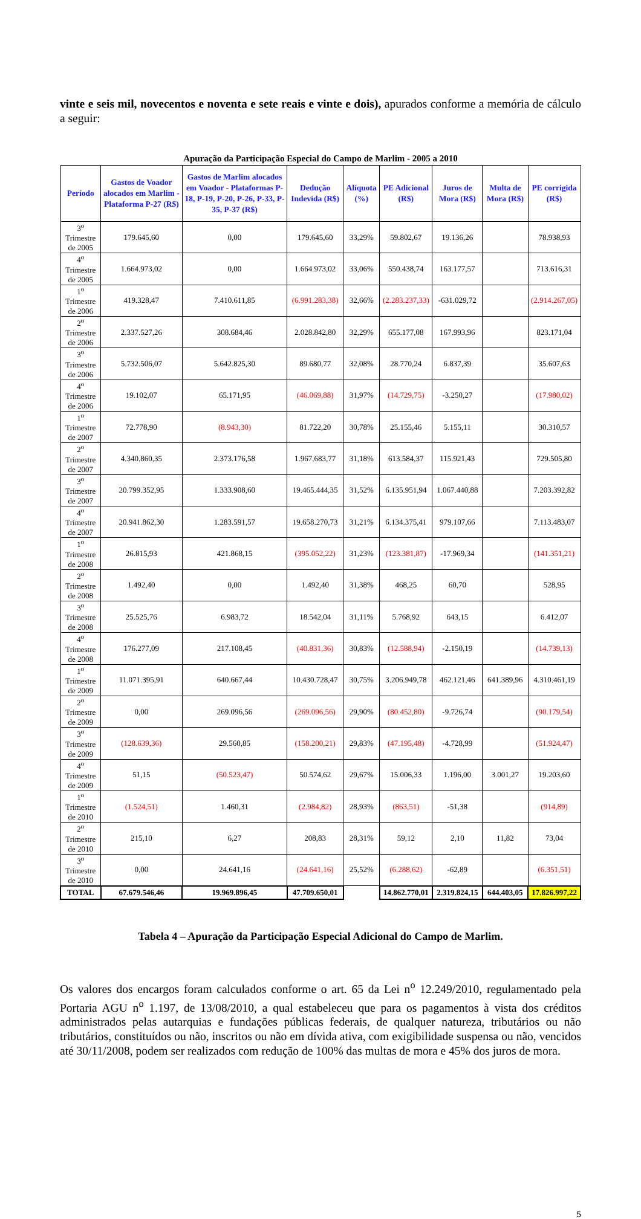vinte e seis mil, novecentos e noventa e sete reais e vinte e dois), apurados conforme a memória de cálculo a seguir:
Apuração da Participação Especial do Campo de Marlim - 2005 a 2010
| Período | Gastos de Voador alocados em Marlim - Plataforma P-27 (R$) | Gastos de Marlim alocados em Voador - Plataformas P-18, P-19, P-20, P-26, P-33, P-35, P-37 (R$) | Dedução Indevida (R$) | Alíquota (%) | PE Adicional (R$) | Juros de Mora (R$) | Multa de Mora (R$) | PE corrigida (R$) |
| --- | --- | --- | --- | --- | --- | --- | --- | --- |
| 3<sup>o</sup> Trimestre de 2005 | 179.645,60 | 0,00 | 179.645,60 | 33,29% | 59.802,67 | 19.136,26 | | 78.938,93 |
| 4<sup>o</sup> Trimestre de 2005 | 1.664.973,02 | 0,00 | 1.664.973,02 | 33,06% | 550.438,74 | 163.177,57 | | 713.616,31 |
| 1<sup>o</sup> Trimestre de 2006 | 419.328,47 | 7.410.611,85 | (6.991.283,38) | 32,66% | (2.283.237,33) | -631.029,72 | | (2.914.267,05) |
| 2<sup>o</sup> Trimestre de 2006 | 2.337.527,26 | 308.684,46 | 2.028.842,80 | 32,29% | 655.177,08 | 167.993,96 | | 823.171,04 |
| 3<sup>o</sup> Trimestre de 2006 | 5.732.506,07 | 5.642.825,30 | 89.680,77 | 32,08% | 28.770,24 | 6.837,39 | | 35.607,63 |
| 4<sup>o</sup> Trimestre de 2006 | 19.102,07 | 65.171,95 | (46.069,88) | 31,97% | (14.729,75) | -3.250,27 | | (17.980,02) |
| 1<sup>o</sup> Trimestre de 2007 | 72.778,90 | (8.943,30) | 81.722,20 | 30,78% | 25.155,46 | 5.155,11 | | 30.310,57 |
| 2<sup>o</sup> Trimestre de 2007 | 4.340.860,35 | 2.373.176,58 | 1.967.683,77 | 31,18% | 613.584,37 | 115.921,43 | | 729.505,80 |
| 3<sup>o</sup> Trimestre de 2007 | 20.799.352,95 | 1.333.908,60 | 19.465.444,35 | 31,52% | 6.135.951,94 | 1.067.440,88 | | 7.203.392,82 |
| 4<sup>o</sup> Trimestre de 2007 | 20.941.862,30 | 1.283.591,57 | 19.658.270,73 | 31,21% | 6.134.375,41 | 979.107,66 | | 7.113.483,07 |
| 1<sup>o</sup> Trimestre de 2008 | 26.815,93 | 421.868,15 | (395.052,22) | 31,23% | (123.381,87) | -17.969,34 | | (141.351,21) |
| 2<sup>o</sup> Trimestre de 2008 | 1.492,40 | 0,00 | 1.492,40 | 31,38% | 468,25 | 60,70 | | 528,95 |
| 3<sup>o</sup> Trimestre de 2008 | 25.525,76 | 6.983,72 | 18.542,04 | 31,11% | 5.768,92 | 643,15 | | 6.412,07 |
| 4<sup>o</sup> Trimestre de 2008 | 176.277,09 | 217.108,45 | (40.831,36) | 30,83% | (12.588,94) | -2.150,19 | | (14.739,13) |
| 1<sup>o</sup> Trimestre de 2009 | 11.071.395,91 | 640.667,44 | 10.430.728,47 | 30,75% | 3.206.949,78 | 462.121,46 | 641.389,96 | 4.310.461,19 |
| 2<sup>o</sup> Trimestre de 2009 | 0,00 | 269.096,56 | (269.096,56) | 29,90% | (80.452,80) | -9.726,74 | | (90.179,54) |
| 3<sup>o</sup> Trimestre de 2009 | (128.639,36) | 29.560,85 | (158.200,21) | 29,83% | (47.195,48) | -4.728,99 | | (51.924,47) |
| 4<sup>o</sup> Trimestre de 2009 | 51,15 | (50.523,47) | 50.574,62 | 29,67% | 15.006,33 | 1.196,00 | 3.001,27 | 19.203,60 |
| 1<sup>o</sup> Trimestre de 2010 | (1.524,51) | 1.460,31 | (2.984,82) | 28,93% | (863,51) | -51,38 | | (914,89) |
| 2<sup>o</sup> Trimestre de 2010 | 215,10 | 6,27 | 208,83 | 28,31% | 59,12 | 2,10 | 11,82 | 73,04 |
| 3<sup>o</sup> Trimestre de 2010 | 0,00 | 24.641,16 | (24.641,16) | 25,52% | (6.288,62) | -62,89 | | (6.351,51) |
| TOTAL | 67.679.546,46 | 19.969.896,45 | 47.709.650,01 | | 14.862.770,01 | 2.319.824,15 | 644.403,05 | 17.826.997,22 |
Tabela 4 – Apuração da Participação Especial Adicional do Campo de Marlim.
Os valores dos encargos foram calculados conforme o art. 65 da Lei n<sup>o</sup> 12.249/2010, regulamentado pela Portaria AGU n<sup>o</sup> 1.197, de 13/08/2010, a qual estabeleceu que para os pagamentos à vista dos créditos administrados pelas autarquias e fundações públicas federais, de qualquer natureza, tributários ou não tributários, constituídos ou não, inscritos ou não em dívida ativa, com exigibilidade suspensa ou não, vencidos até 30/11/2008, podem ser realizados com redução de 100% das multas de mora e 45% dos juros de mora.
5